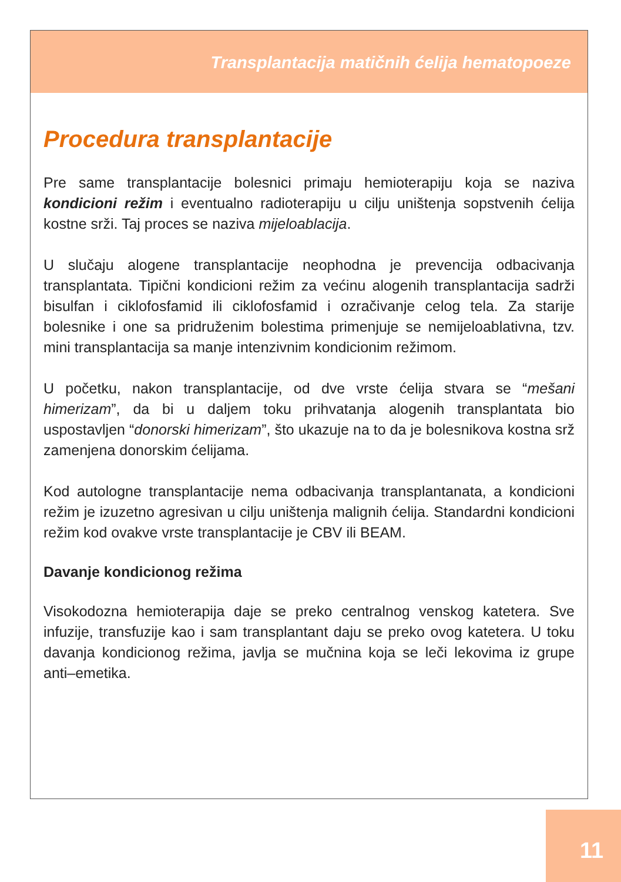Transplantacija matičnih ćelija hematopoeze
Procedura transplantacije
Pre same transplantacije bolesnici primaju hemioterapiju koja se naziva kondicioni režim i eventualno radioterapiju u cilju uništenja sopstvenih ćelija kostne srži. Taj proces se naziva mijeloablacija.
U slučaju alogene transplantacije neophodna je prevencija odbacivanja transplantata. Tipični kondicioni režim za većinu alogenih transplantacija sadrži bisulfan i ciklofosfamid ili ciklofosfamid i ozračivanje celog tela. Za starije bolesnike i one sa pridruženim bolestima primenjuje se nemijeloablativna, tzv. mini transplantacija sa manje intenzivnim kondicionim režimom.
U početku, nakon transplantacije, od dve vrste ćelija stvara se “mešani himerizam”, da bi u daljem toku prihvatanja alogenih transplantata bio uspostavljen “donorski himerizam”, što ukazuje na to da je bolesnikova kostna srž zamenjena donorskim ćelijama.
Kod autologne transplantacije nema odbacivanja transplantanata, a kondicioni režim je izuzetno agresivan u cilju uništenja malignih ćelija. Standardni kondicioni režim kod ovakve vrste transplantacije je CBV ili BEAM.
Davanje kondicionog režima
Visokodozna hemioterapija daje se preko centralnog venskog katetera. Sve infuzije, transfuzije kao i sam transplantant daju se preko ovog katetera. U toku davanja kondicionog režima, javlja se mučnina koja se leči lekovima iz grupe anti–emetika.
11